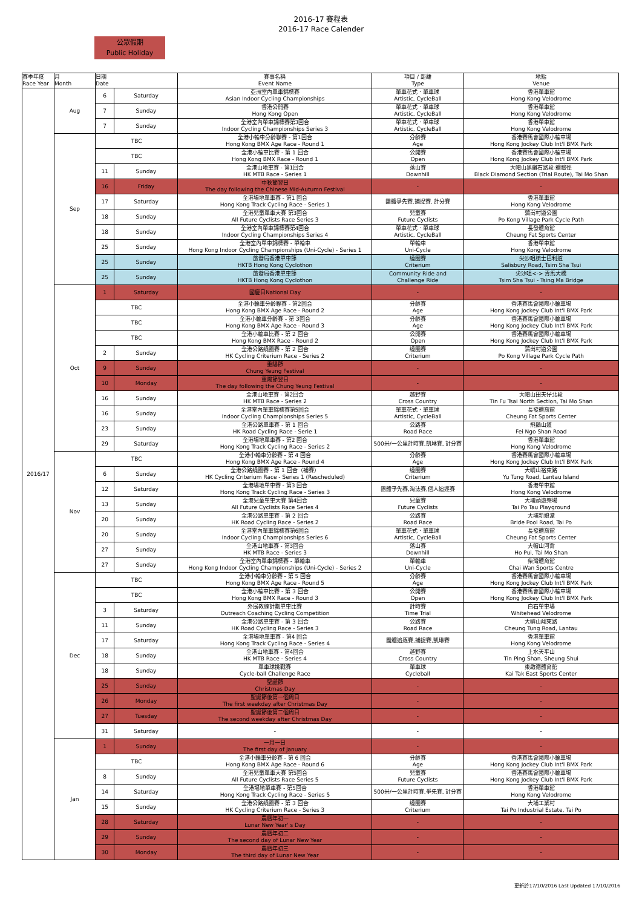2016-17 賽程表
2016-17 Race Calender
公眾假期
Public Holiday
| 賽季年度 Race Year | 月 Month | 日期 Date | | 賽事名稱 Event Name | 項目 / 距離 Type | 地點 Venue |
| --- | --- | --- | --- | --- | --- | --- |
| 2016/17 | Aug | 6 | Saturday | 亞洲室內單車錦標賽 Asian Indoor Cycling Championships | 單車花式．單車球 Artistic, CycleBall | 香港單車館 Hong Kong Velodrome |
| | | 7 | Sunday | 香港公開賽 Hong Kong Open | 單車花式．單車球 Artistic, CycleBall | 香港單車館 Hong Kong Velodrome |
| | | 7 | Sunday | 全港室內單車錦標賽第3回合 Indoor Cycling Championships Series 3 | 單車花式．單車球 Artistic, CycleBall | 香港單車館 Hong Kong Velodrome |
| | Sep | TBC | | 全港小輪車分齡聯賽 - 第1回合 Hong Kong BMX Age Race - Round 1 | 分齡賽 Age | 香港賽馬會國際小輪車場 Hong Kong Jockey Club Int'l BMX Park |
| | | TBC | | 全港小輪車比賽 - 第 1 回合 Hong Kong BMX Race - Round 1 | 公開賽 Open | 香港賽馬會國際小輪車場 Hong Kong Jockey Club Int'l BMX Park |
| | | 11 | Sunday | 全港山地車賽 - 第1回合 HK MTB Race - Series 1 | 落山賽 Downhill | 大帽山黑鑽石路段-體驗徑 Black Diamond Section (Trial Route), Tai Mo Shan |
| | | 16 | Friday | 中秋節翌日 The day following the Chinese Mid-Autumn Festival | - | - |
| | | 17 | Saturday | 全港場地單車賽 - 第1 回合 Hong Kong Track Cycling Race - Series 1 | 團體爭先賽,捕捉賽, 計分賽 | 香港單車館 Hong Kong Velodrome |
| | | 18 | Sunday | 全港兒童單車大賽 第3回合 All Future Cyclists Race Series 3 | 兒童賽 Future Cyclists | 蒲崗村道公園 Po Kong Village Park Cycle Path |
| | | 18 | Sunday | 全港室內單車錦標賽第4回合 Indoor Cycling Championships Series 4 | 單車花式．單車球 Artistic, CycleBall | 長發體育館 Cheung Fat Sports Center |
| | | 25 | Sunday | 全港室內單車錦標賽 - 單輪車 Hong Kong Indoor Cycling Championships (Uni-Cycle) - Series 1 | 單輪車 Uni-Cycle | 香港單車館 Hong Kong Velodrome |
| | | 25 | Sunday | 旅發局香港單車節 HKTB Hong Kong Cyclothon | 繞圈賽 Criterium | 尖沙咀梳士巴利道 Salisbury Road, Tsim Sha Tsui |
| | | 25 | Sunday | 旅發局香港單車節 HKTB Hong Kong Cyclothon | Community Ride and Challenge Ride | 尖沙咀<-> 青馬大橋 Tsim Sha Tsui - Tsing Ma Bridge |
| | Oct | 1 | Saturday | 國慶日National Day | - | - |
| | | TBC | | 全港小輪車分齡聯賽 - 第2回合 Hong Kong BMX Age Race - Round 2 | 分齡賽 Age | 香港賽馬會國際小輪車場 Hong Kong Jockey Club Int'l BMX Park |
| | | TBC | | 全港小輪車分齡賽 - 第 3回合 Hong Kong BMX Age Race - Round 3 | 分齡賽 Age | 香港賽馬會國際小輪車場 Hong Kong Jockey Club Int'l BMX Park |
| | | TBC | | 全港小輪車比賽 - 第 2 回合 Hong Kong BMX Race - Round 2 | 公開賽 Open | 香港賽馬會國際小輪車場 Hong Kong Jockey Club Int'l BMX Park |
| | | 2 | Sunday | 全港公路繞圈賽 - 第 2 回合 HK Cycling Criterium Race - Series 2 | 繞圈賽 Criterium | 蒲崗村道公園 Po Kong Village Park Cycle Path |
| | | 9 | Sunday | 重陽節 Chung Yeung Festival | - | - |
| | | 10 | Monday | 重陽節翌日 The day following the Chung Yeung Festival | - | - |
| | | 16 | Sunday | 全港山地車賽 - 第2回合 HK MTB Race - Series 2 | 越野賽 Cross Country | 大帽山田夫仔北段 Tin Fu Tsai North Section, Tai Mo Shan |
| | | 16 | Sunday | 全港室內單車錦標賽第5回合 Indoor Cycling Championships Series 5 | 單車花式．單車球 Artistic, CycleBall | 長發體育館 Cheung Fat Sports Center |
| | | 23 | Sunday | 全港公路單車賽 - 第 1 回合 HK Road Cycling Race - Serie 1 | 公路賽 Road Race | 飛鵝山道 Fei Ngo Shan Road |
| | | 29 | Saturday | 全港場地單車賽 - 第2 回合 Hong Kong Track Cycling Race - Series 2 | 500米/一公里計時賽,凱琳賽, 計分賽 | 香港單車館 Hong Kong Velodrome |
| | Nov | TBC | | 全港小輪車分齡賽 - 第 4 回合 Hong Kong BMX Age Race - Round 4 | 分齡賽 Age | 香港賽馬會國際小輪車場 Hong Kong Jockey Club Int'l BMX Park |
| | | 6 | Sunday | 全港公路繞圈賽 - 第 1 回合（補賽） HK Cycling Criterium Race - Series 1 (Rescheduled) | 繞圈賽 Criterium | 大嶼山裕東路 Yu Tung Road, Lantau Island |
| | | 12 | Saturday | 全港場地單車賽 - 第3 回合 Hong Kong Track Cycling Race - Series 3 | 團體爭先賽,淘汰賽,個人追逐賽 | 香港單車館 Hong Kong Velodrome |
| | | 13 | Sunday | 全港兒童單車大賽 第4回合 All Future Cyclists Race Series 4 | 兒童賽 Future Cyclists | 大埔頭遊樂場 Tai Po Tau Playground |
| | | 20 | Sunday | 全港公路單車賽 - 第 2 回合 HK Road Cycling Race - Series 2 | 公路賽 Road Race | 大埔新娘潭 Bride Pool Road, Tai Po |
| | | 20 | Sunday | 全港室內單車錦標賽第6回合 Indoor Cycling Championships Series 6 | 單車花式．單車球 Artistic, CycleBall | 長發體育館 Cheung Fat Sports Center |
| | | 27 | Sunday | 全港山地車賽 - 第3回合 HK MTB Race - Series 3 | 落山賽 Downhill | 大帽山河背 Ho Pui, Tai Mo Shan |
| | | 27 | Sunday | 全港室內單車錦標賽 - 單輪車 Hong Kong Indoor Cycling Championships (Uni-Cycle) - Series 2 | 單輪車 Uni-Cycle | 柴灣體育館 Chai Wan Sports Centre |
| | Dec | TBC | | 全港小輪車分齡賽 - 第 5 回合 Hong Kong BMX Age Race - Round 5 | 分齡賽 Age | 香港賽馬會國際小輪車場 Hong Kong Jockey Club Int'l BMX Park |
| | | TBC | | 全港小輪車比賽 - 第 3 回合 Hong Kong BMX Race - Round 3 | 公開賽 Open | 香港賽馬會國際小輪車場 Hong Kong Jockey Club Int'l BMX Park |
| | | 3 | Saturday | 外展教練計劃單車比賽 Outreach Coaching Cycling Competition | 計時賽 Time Trial | 白石單車場 Whitehead Velodrome |
| | | 11 | Sunday | 全港公路單車賽 - 第 3 回合 HK Road Cycling Race - Series 3 | 公路賽 Road Race | 大嶼山翔東路 Cheung Tung Road, Lantau |
| | | 17 | Saturday | 全港場地單車賽 - 第4 回合 Hong Kong Track Cycling Race - Series 4 | 團體追逐賽,捕捉賽,凱琳賽 | 香港單車館 Hong Kong Velodrome |
| | | 18 | Sunday | 全港山地車賽 - 第4回合 HK MTB Race - Series 4 | 越野賽 Cross Country | 上水天平山 Tin Ping Shan, Sheung Shui |
| | | 18 | Sunday | 單車球挑戰賽 Cycle-ball Challenge Race | 單車球 Cycleball | 東啟德體育館 Kai Tak East Sports Center |
| | | 25 | Sunday | 聖誕節 Christmas Day | - | - |
| | | 26 | Monday | 聖誕節後第一個周日 The first weekday after Christmas Day | - | - |
| | | 27 | Tuesday | 聖誕節後第二個周日 The second weekday after Christmas Day | - | - |
| | | 31 | Saturday | - | - | - |
| | Jan | 1 | Sunday | 一月一日 The first day of January | - | - |
| | | TBC | | 全港小輪車分齡賽 - 第 6 回合 Hong Kong BMX Age Race - Round 6 | 分齡賽 Age | 香港賽馬會國際小輪車場 Hong Kong Jockey Club Int'l BMX Park |
| | | 8 | Sunday | 全港兒童單車大賽 第5回合 All Future Cyclists Race Series 5 | 兒童賽 Future Cyclists | 香港賽馬會國際小輪車場 Hong Kong Jockey Club Int'l BMX Park |
| | | 14 | Saturday | 全港場地單車賽 - 第5回合 Hong Kong Track Cycling Race - Series 5 | 500米/一公里計時賽,爭先賽, 計分賽 | 香港單車館 Hong Kong Velodrome |
| | | 15 | Sunday | 全港公路繞圈賽 - 第 3 回合 HK Cycling Criterium Race - Series 3 | 繞圈賽 Criterium | 大埔工業村 Tai Po Industrial Estate, Tai Po |
| | | 28 | Saturday | 農曆年初一 Lunar New Year' s Day | - | - |
| | | 29 | Sunday | 農曆年初二 The second day of Lunar New Year | - | - |
| | | 30 | Monday | 農曆年初三 The third day of Lunar New Year | - | - |
更新於17/10/2016 Last Updated 17/10/2016